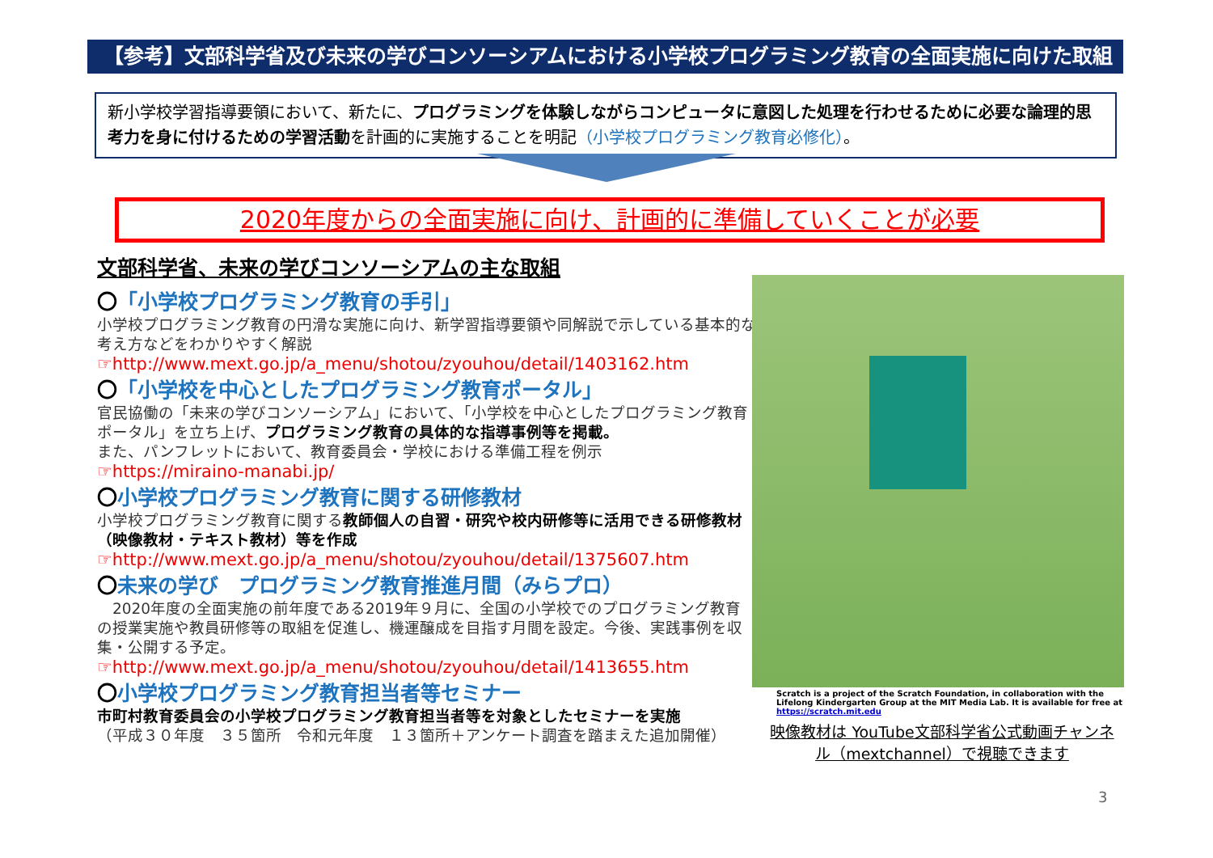【参考】文部科学省及び未来の学びコンソーシアムにおける小学校プログラミング教育の全面実施に向けた取組
新小学校学習指導要領において、新たに、プログラミングを体験しながらコンピュータに意図した処理を行わせるために必要な論理的思考力を身に付けるための学習活動を計画的に実施することを明記（小学校プログラミング教育必修化）。
2020年度からの全面実施に向け、計画的に準備していくことが必要
文部科学省、未来の学びコンソーシアムの主な取組
〇「小学校プログラミング教育の手引」
小学校プログラミング教育の円滑な実施に向け、新学習指導要領や同解説で示している基本的な考え方などをわかりやすく解説
☞http://www.mext.go.jp/a_menu/shotou/zyouhou/detail/1403162.htm
〇「小学校を中心としたプログラミング教育ポータル」
官民協働の「未来の学びコンソーシアム」において、「小学校を中心としたプログラミング教育ポータル」を立ち上げ、プログラミング教育の具体的な指導事例等を掲載。
また、パンフレットにおいて、教育委員会・学校における準備工程を例示
☞https://miraino-manabi.jp/
〇小学校プログラミング教育に関する研修教材
小学校プログラミング教育に関する教師個人の自習・研究や校内研修等に活用できる研修教材（映像教材・テキスト教材）等を作成
☞http://www.mext.go.jp/a_menu/shotou/zyouhou/detail/1375607.htm
〇未来の学び　プログラミング教育推進月間（みらプロ）
　2020年度の全面実施の前年度である2019年９月に、全国の小学校でのプログラミング教育の授業実施や教員研修等の取組を促進し、機運醸成を目指す月間を設定。今後、実践事例を収集・公開する予定。
☞http://www.mext.go.jp/a_menu/shotou/zyouhou/detail/1413655.htm
〇小学校プログラミング教育担当者等セミナー
市町村教育委員会の小学校プログラミング教育担当者等を対象としたセミナーを実施
（平成３０年度　３５箇所　令和元年度　１３箇所＋アンケート調査を踏まえた追加開催）
Scratch is a project of the Scratch Foundation, in collaboration with the Lifelong Kindergarten Group at the MIT Media Lab. It is available for free at https://scratch.mit.edu
映像教材は YouTube文部科学省公式動画チャンネル（mextchannel）で視聴できます
3